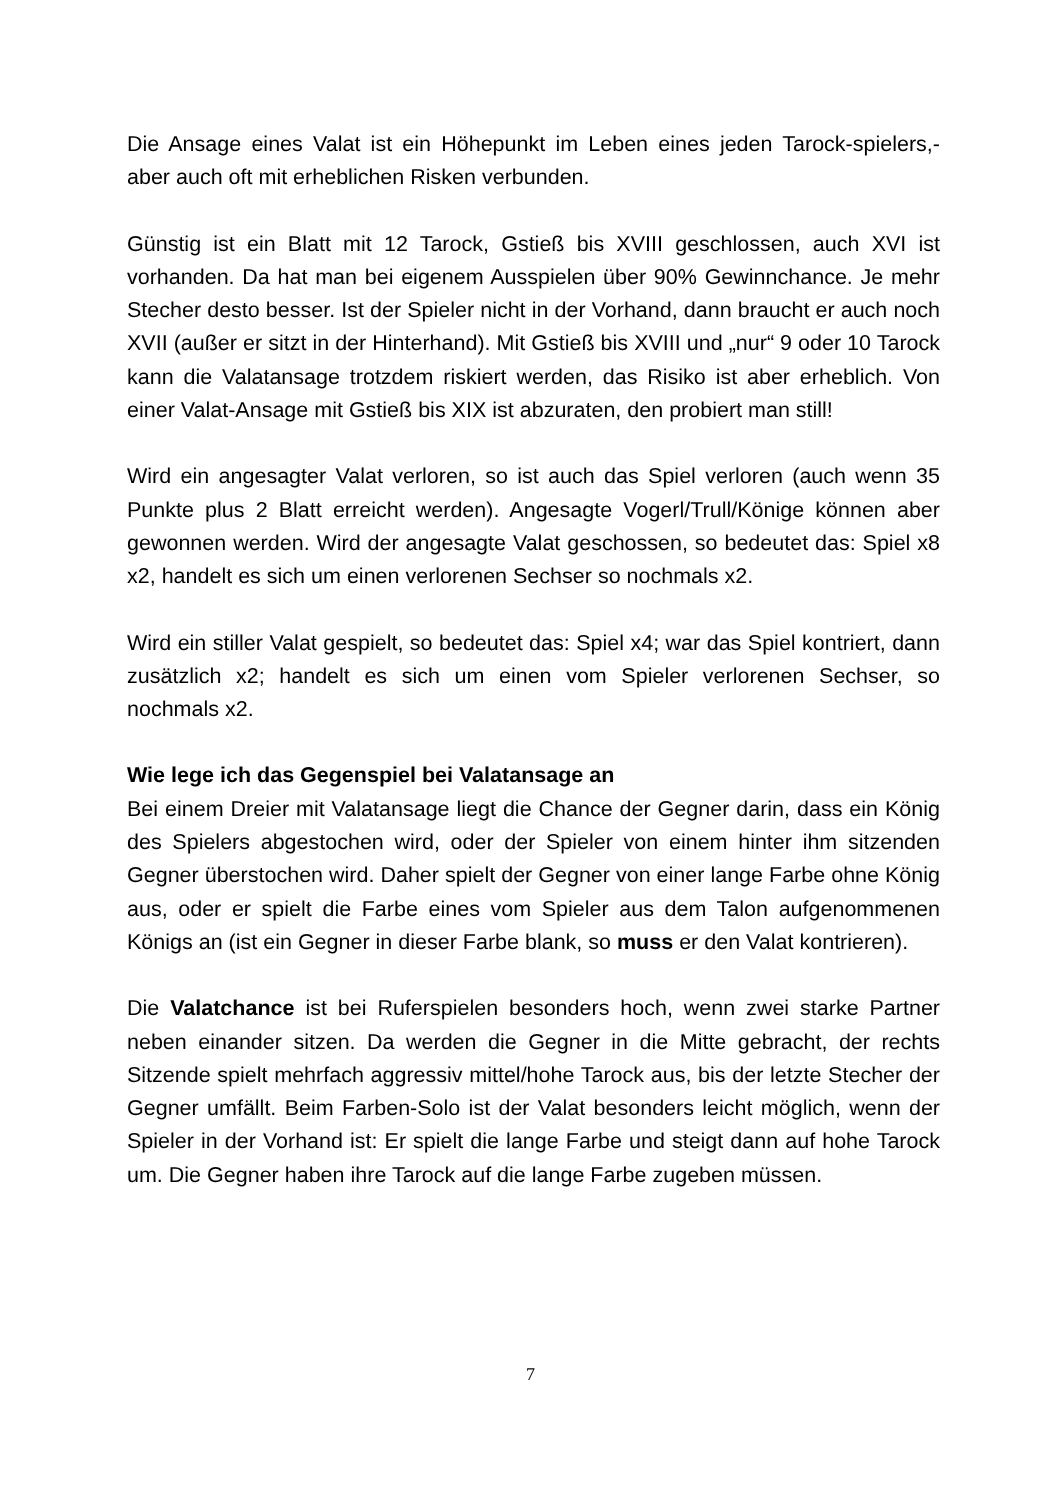Die Ansage eines Valat ist ein Höhepunkt im Leben eines jeden Tarock-spielers,- aber auch oft mit erheblichen Risken verbunden.
Günstig ist ein Blatt mit 12 Tarock, Gstieß bis XVIII geschlossen, auch XVI ist vorhanden. Da hat man bei eigenem Ausspielen über 90% Gewinnchance. Je mehr Stecher desto besser. Ist der Spieler nicht in der Vorhand, dann braucht er auch noch XVII (außer er sitzt in der Hinterhand). Mit Gstieß bis XVIII und „nur“ 9 oder 10 Tarock kann die Valatansage trotzdem riskiert werden, das Risiko ist aber erheblich. Von einer Valat-Ansage mit Gstieß bis XIX ist abzuraten, den probiert man still!
Wird ein angesagter Valat verloren, so ist auch das Spiel verloren (auch wenn 35 Punkte plus 2 Blatt erreicht werden). Angesagte Vogerl/Trull/Könige können aber gewonnen werden. Wird der angesagte Valat geschossen, so bedeutet das: Spiel x8 x2, handelt es sich um einen verlorenen Sechser so nochmals x2.
Wird ein stiller Valat gespielt, so bedeutet das: Spiel x4; war das Spiel kontriert, dann zusätzlich x2; handelt es sich um einen vom Spieler verlorenen Sechser, so nochmals x2.
Wie lege ich das Gegenspiel bei Valatansage an
Bei einem Dreier mit Valatansage liegt die Chance der Gegner darin, dass ein König des Spielers abgestochen wird, oder der Spieler von einem hinter ihm sitzenden Gegner überstochen wird. Daher spielt der Gegner von einer lange Farbe ohne König aus, oder er spielt die Farbe eines vom Spieler aus dem Talon aufgenommenen Königs an (ist ein Gegner in dieser Farbe blank, so muss er den Valat kontrieren).
Die Valatchance ist bei Ruferspielen besonders hoch, wenn zwei starke Partner neben einander sitzen. Da werden die Gegner in die Mitte gebracht, der rechts Sitzende spielt mehrfach aggressiv mittel/hohe Tarock aus, bis der letzte Stecher der Gegner umfällt. Beim Farben-Solo ist der Valat besonders leicht möglich, wenn der Spieler in der Vorhand ist: Er spielt die lange Farbe und steigt dann auf hohe Tarock um. Die Gegner haben ihre Tarock auf die lange Farbe zugeben müssen.
7